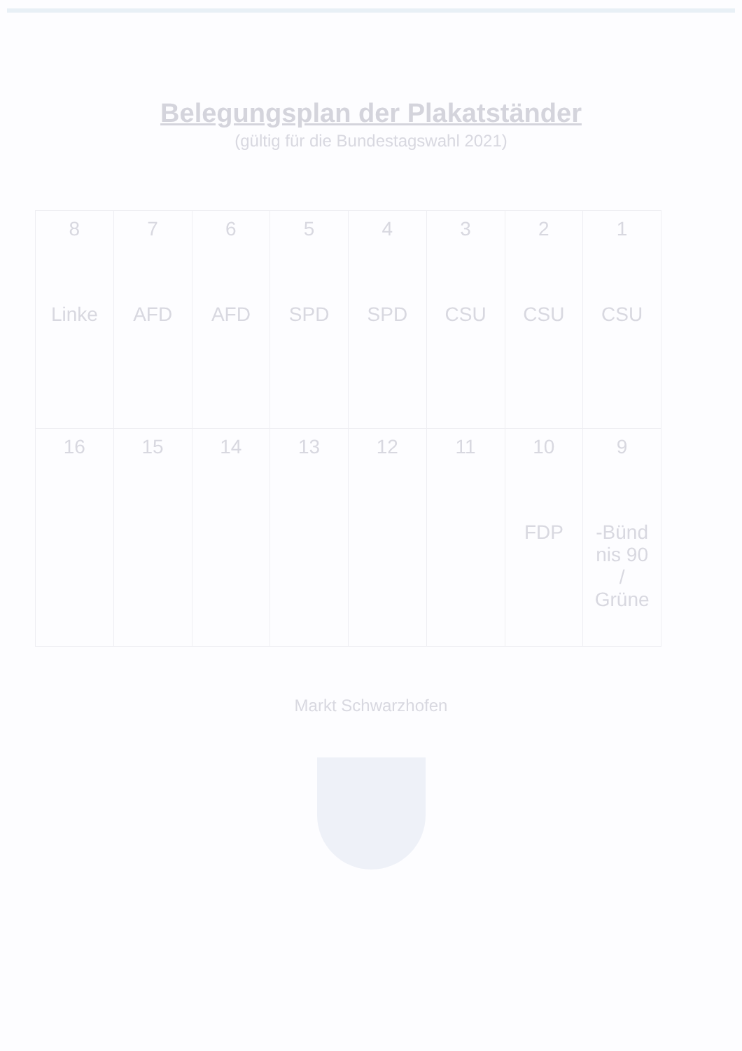Belegungsplan der Plakatständer
(gültig für die Bundestagswahl 2021)
| 1 CSU | 2 CSU | 3 CSU | 4 SPD | 5 SPD | 6 AFD | 7 AFD | 8 Linke |
| 9 Bünd- nis 90 / Grüne | 10 FDP | 11 | 12 | 13 | 14 | 15 | 16 |
Markt Schwarzhofen